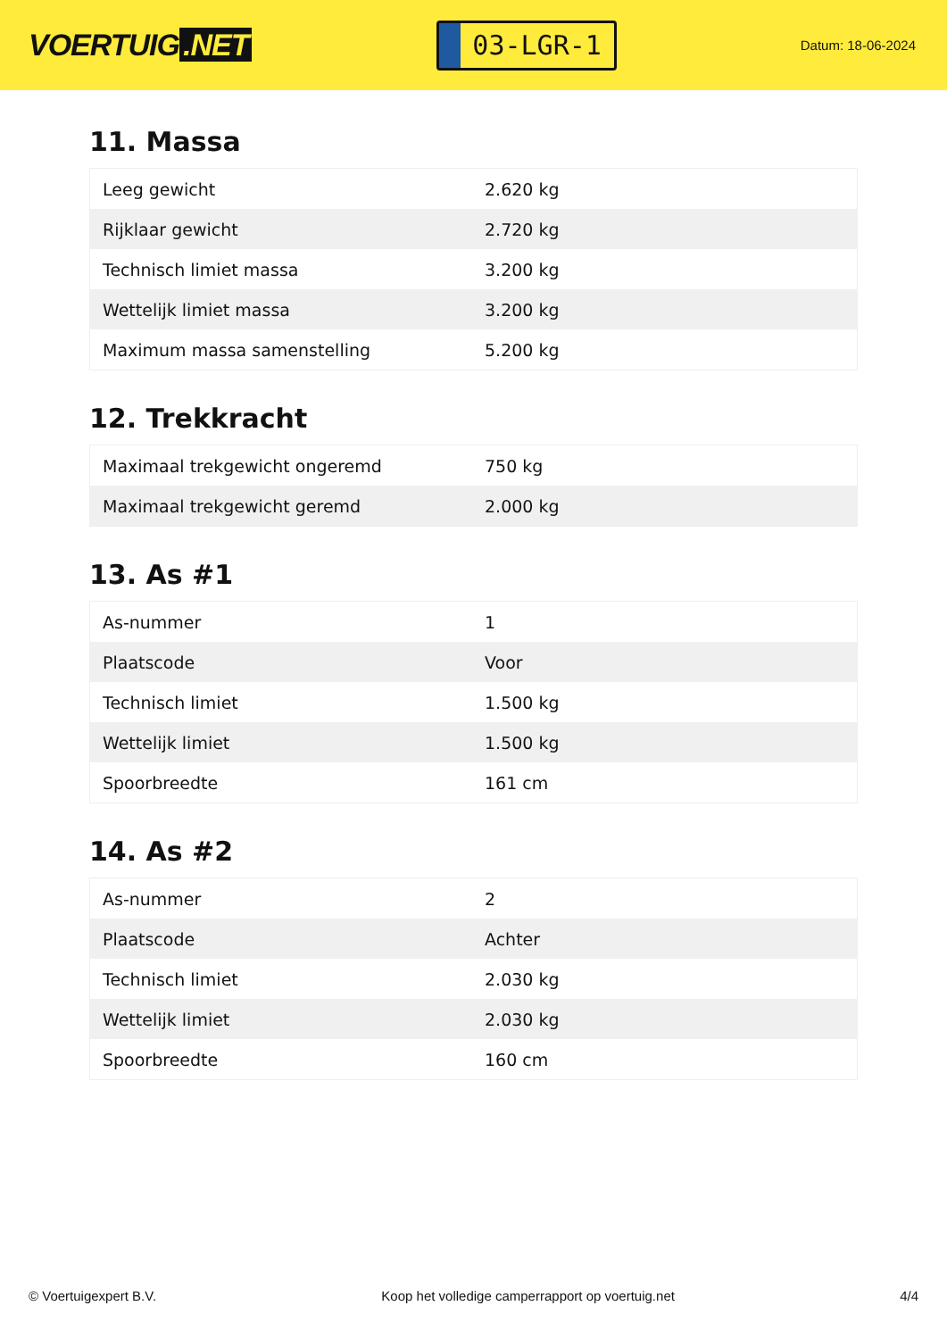VOERTUIG.NET
03-LGR-1
Datum: 18-06-2024
11. Massa
| Leeg gewicht | 2.620 kg |
| Rijklaar gewicht | 2.720 kg |
| Technisch limiet massa | 3.200 kg |
| Wettelijk limiet massa | 3.200 kg |
| Maximum massa samenstelling | 5.200 kg |
12. Trekkracht
| Maximaal trekgewicht ongeremd | 750 kg |
| Maximaal trekgewicht geremd | 2.000 kg |
13. As #1
| As-nummer | 1 |
| Plaatscode | Voor |
| Technisch limiet | 1.500 kg |
| Wettelijk limiet | 1.500 kg |
| Spoorbreedte | 161 cm |
14. As #2
| As-nummer | 2 |
| Plaatscode | Achter |
| Technisch limiet | 2.030 kg |
| Wettelijk limiet | 2.030 kg |
| Spoorbreedte | 160 cm |
© Voertuigexpert B.V. Koop het volledige camperrapport op voertuig.net 4/4